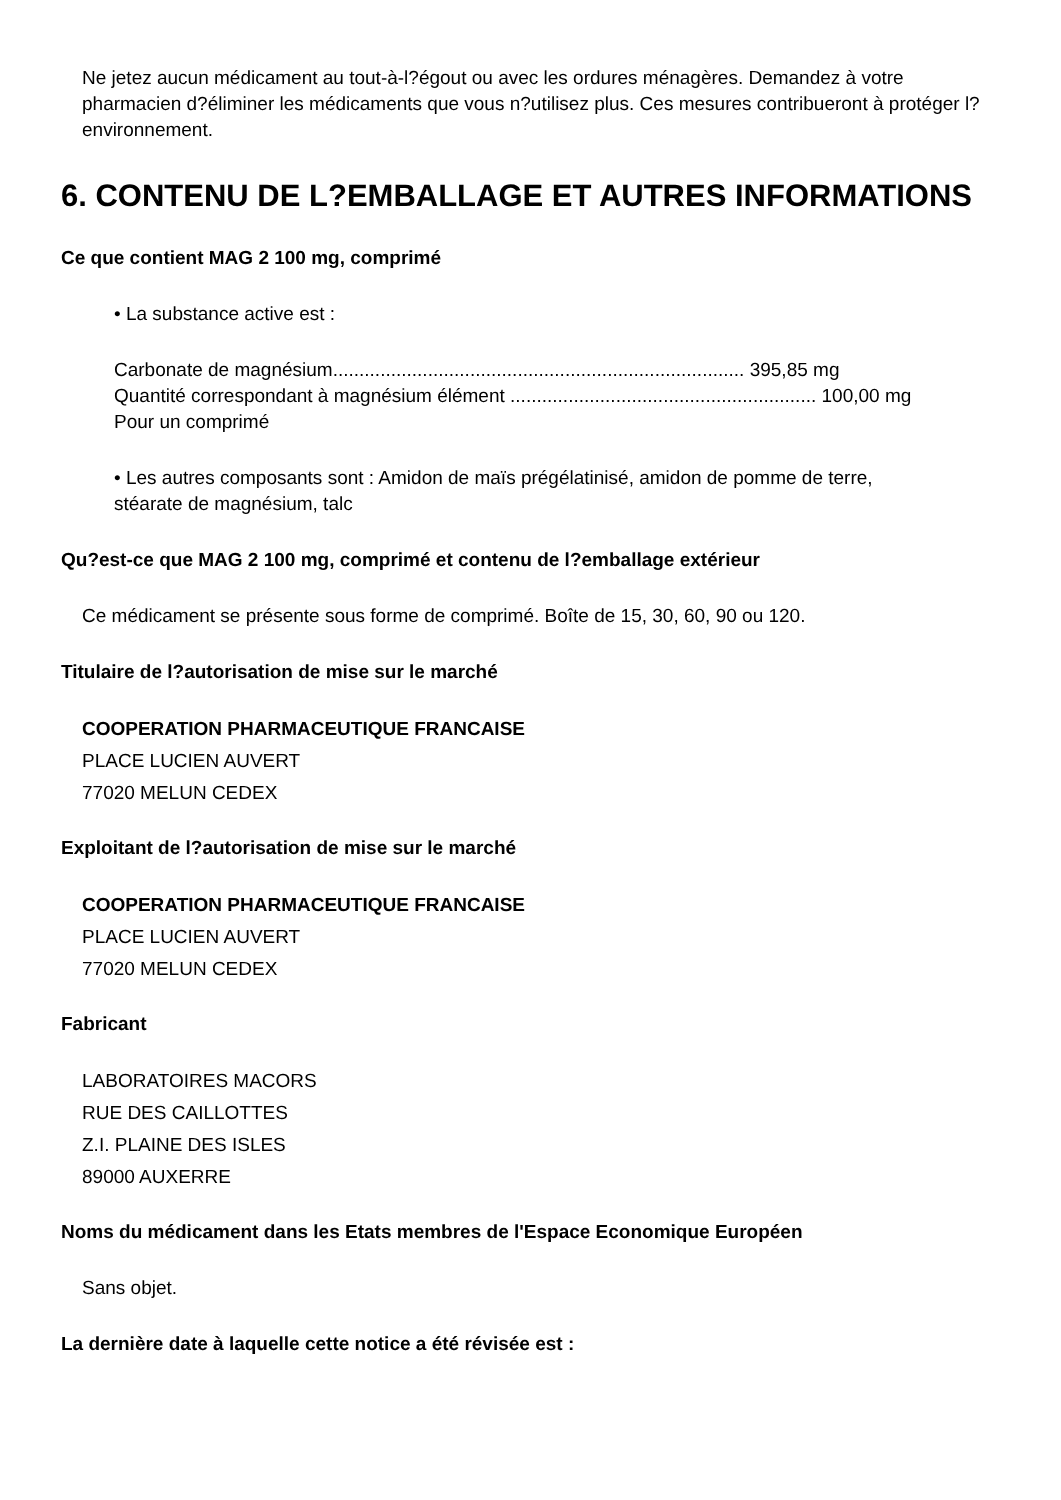Ne jetez aucun médicament au tout-à-l?égout ou avec les ordures ménagères. Demandez à votre pharmacien d?éliminer les médicaments que vous n?utilisez plus. Ces mesures contribueront à protéger l?environnement.
6. CONTENU DE L?EMBALLAGE ET AUTRES INFORMATIONS
Ce que contient MAG 2 100 mg, comprimé
• La substance active est :
Carbonate de magnésium.............................................................................. 395,85 mg
Quantité correspondant à magnésium élément .......................................................... 100,00 mg
Pour un comprimé
• Les autres composants sont : Amidon de maïs prégélatinisé, amidon de pomme de terre, stéarate de magnésium, talc
Qu?est-ce que MAG 2 100 mg, comprimé et contenu de l?emballage extérieur
Ce médicament se présente sous forme de comprimé. Boîte de 15, 30, 60, 90 ou 120.
Titulaire de l?autorisation de mise sur le marché
COOPERATION PHARMACEUTIQUE FRANCAISE
PLACE LUCIEN AUVERT
77020 MELUN CEDEX
Exploitant de l?autorisation de mise sur le marché
COOPERATION PHARMACEUTIQUE FRANCAISE
PLACE LUCIEN AUVERT
77020 MELUN CEDEX
Fabricant
LABORATOIRES MACORS
RUE DES CAILLOTTES
Z.I. PLAINE DES ISLES
89000 AUXERRE
Noms du médicament dans les Etats membres de l'Espace Economique Européen
Sans objet.
La dernière date à laquelle cette notice a été révisée est :